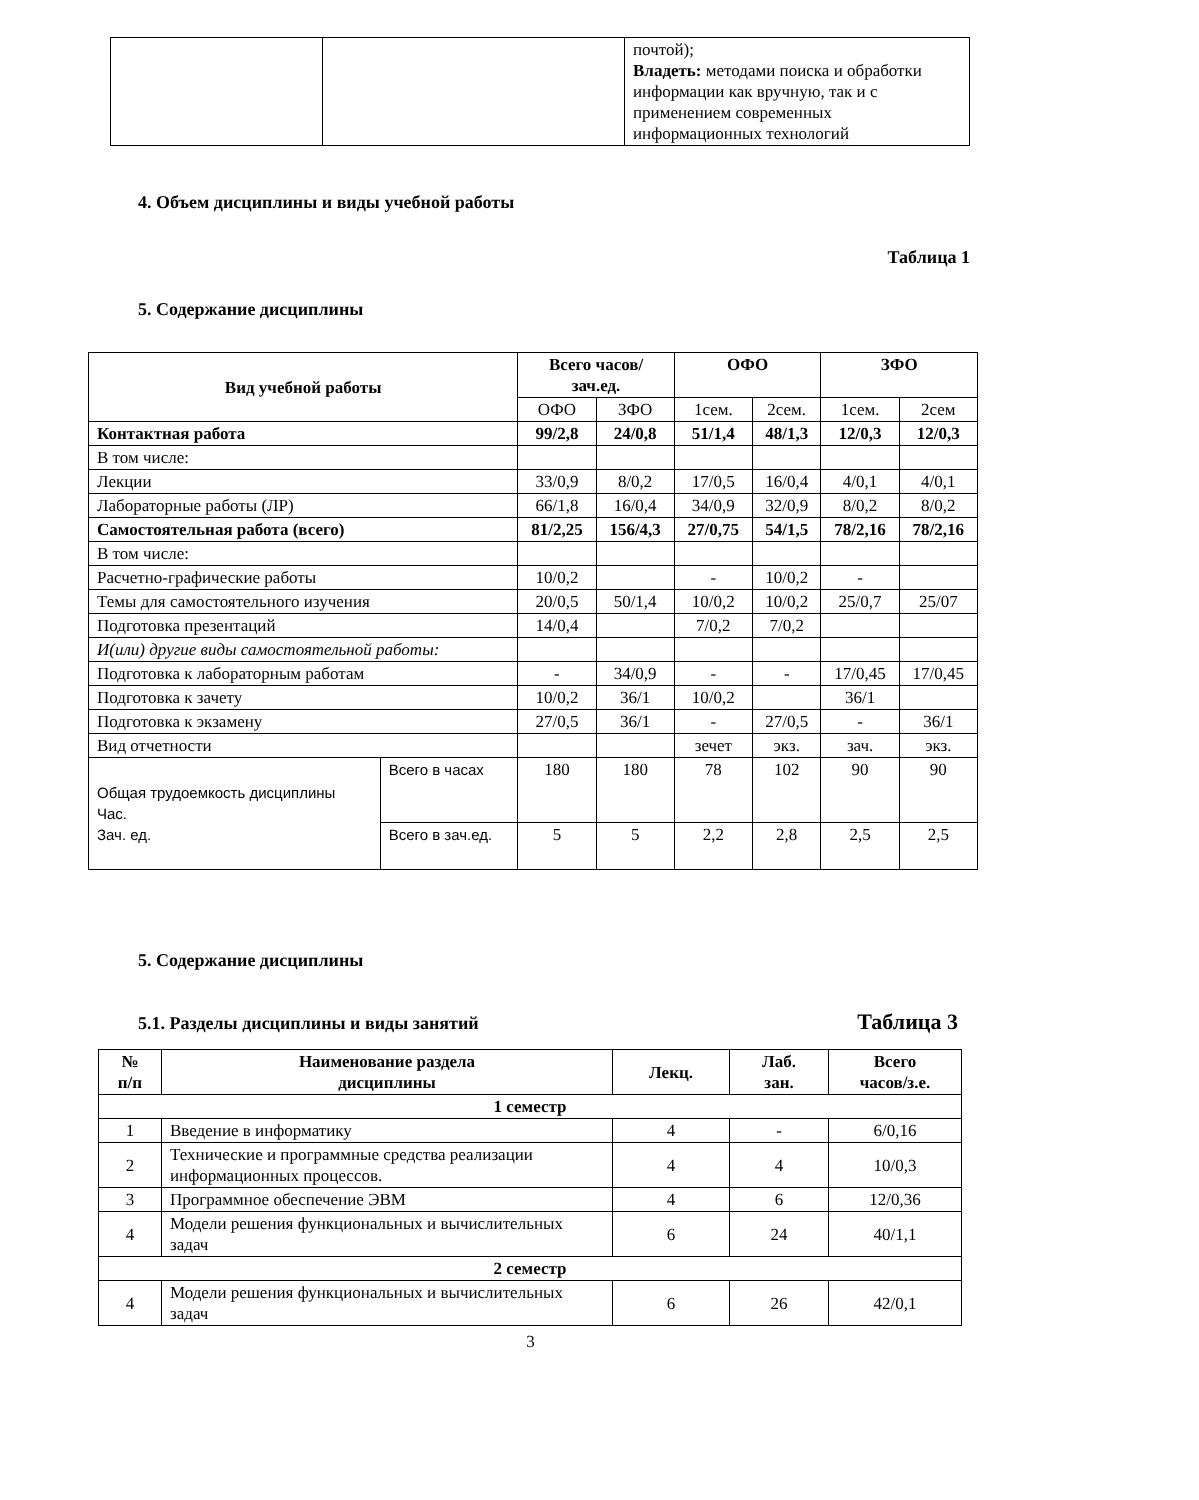| | | почтой); Владеть: методами поиска и обработки информации как вручную, так и с применением современных информационных технологий |
4. Объем дисциплины и виды учебной работы
Таблица 1
5. Содержание дисциплины
| Вид учебной работы | | Всего часов/ зач.ед. | | ОФО | | ЗФО | |
| --- | --- | --- | --- | --- | --- | --- | --- |
| | | ОФО | ЗФО | 1сем. | 2сем. | 1сем. | 2сем |
| Контактная работа | | 99/2,8 | 24/0,8 | 51/1,4 | 48/1,3 | 12/0,3 | 12/0,3 |
| В том числе: | | | | | | | |
| Лекции | | 33/0,9 | 8/0,2 | 17/0,5 | 16/0,4 | 4/0,1 | 4/0,1 |
| Лабораторные работы (ЛР) | | 66/1,8 | 16/0,4 | 34/0,9 | 32/0,9 | 8/0,2 | 8/0,2 |
| Самостоятельная работа (всего) | | 81/2,25 | 156/4,3 | 27/0,75 | 54/1,5 | 78/2,16 | 78/2,16 |
| В том числе: | | | | | | | |
| Расчетно-графические работы | | 10/0,2 | | - | 10/0,2 | - | |
| Темы для самостоятельного изучения | | 20/0,5 | 50/1,4 | 10/0,2 | 10/0,2 | 25/0,7 | 25/07 |
| Подготовка презентаций | | 14/0,4 | | 7/0,2 | 7/0,2 | | |
| И(или) другие виды самостоятельной работы: | | | | | | | |
| Подготовка к лабораторным работам | | - | 34/0,9 | - | - | 17/0,45 | 17/0,45 |
| Подготовка к зачету | | 10/0,2 | 36/1 | 10/0,2 | | 36/1 | |
| Подготовка к экзамену | | 27/0,5 | 36/1 | - | 27/0,5 | - | 36/1 |
| Вид отчетности | | | | зечет | экз. | зач. | экз. |
| Общая трудоемкость дисциплины Час. Зач. ед. | Всего в часах | 180 | 180 | 78 | 102 | 90 | 90 |
| | Всего в зач.ед. | 5 | 5 | 2,2 | 2,8 | 2,5 | 2,5 |
5. Содержание дисциплины
5.1. Разделы дисциплины и виды занятий
Таблица 3
| № п/п | Наименование раздела дисциплины | Лекц. | Лаб. зан. | Всего часов/з.е. |
| 1 семестр | | | | |
| 1 | Введение в информатику | 4 | - | 6/0,16 |
| 2 | Технические и программные средства реализации информационных процессов. | 4 | 4 | 10/0,3 |
| 3 | Программное обеспечение ЭВМ | 4 | 6 | 12/0,36 |
| 4 | Модели решения функциональных и вычислительных задач | 6 | 24 | 40/1,1 |
| 2 семестр | | | | |
| 4 | Модели решения функциональных и вычислительных задач | 6 | 26 | 42/0,1 |
3